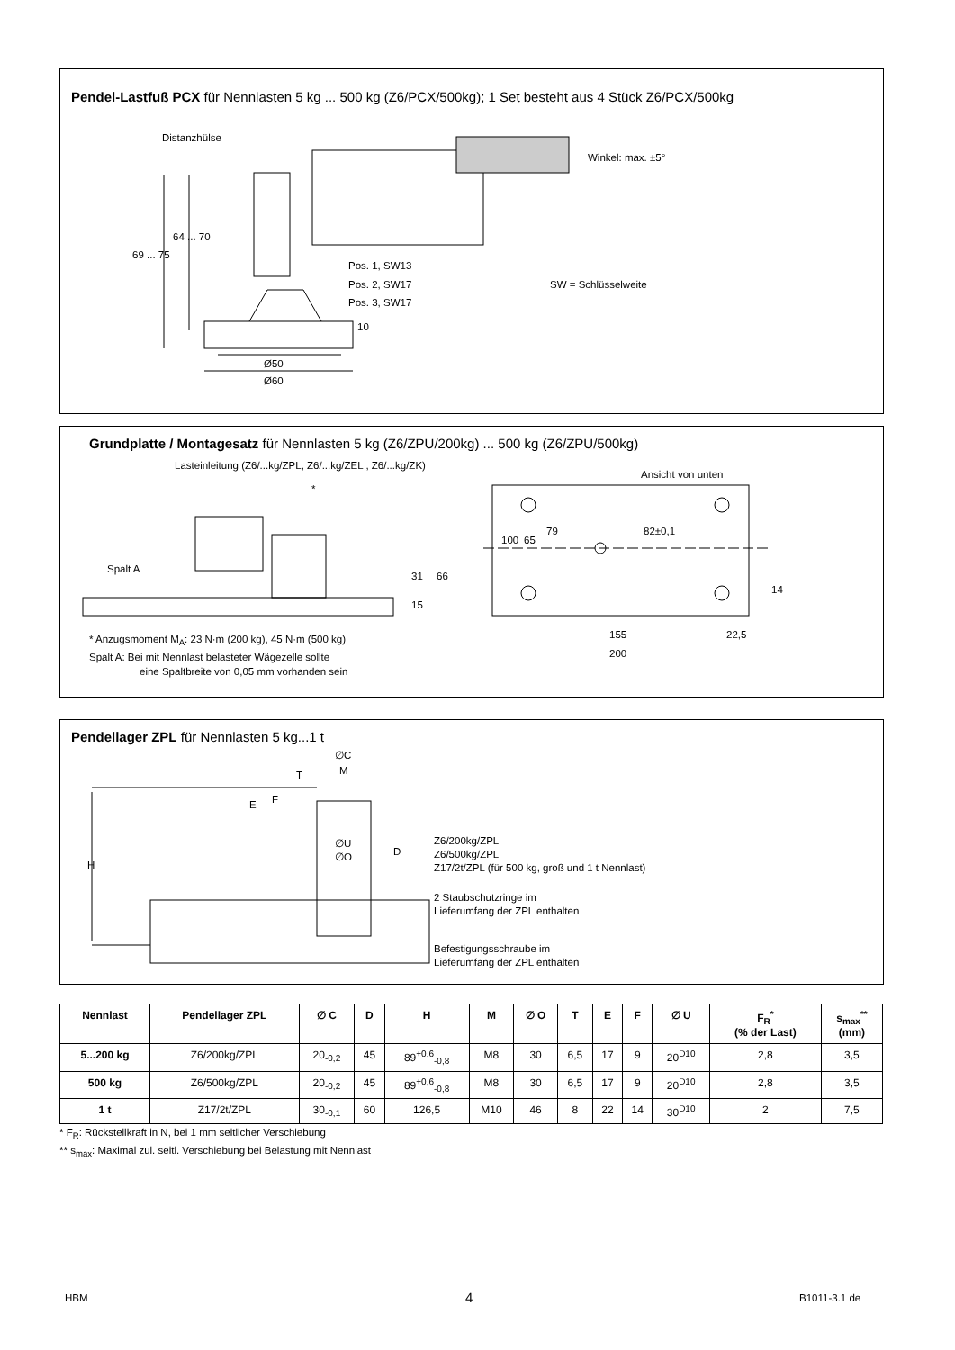Pendel-Lastfuß PCX für Nennlasten 5 kg ... 500 kg (Z6/PCX/500kg); 1 Set besteht aus 4 Stück Z6/PCX/500kg
Distanzhülse
Winkel: max. ±5°
69 ... 75
64 ... 70
Pos. 1, SW13
Pos. 2, SW17 SW = Schlüsselweite
Pos. 3, SW17
10
Ø50
Ø60
Grundplatte / Montagesatz für Nennlasten 5 kg (Z6/ZPU/200kg) ... 500 kg (Z6/ZPU/500kg)
Lasteinleitung (Z6/...kg/ZPL; Z6/...kg/ZEL ; Z6/...kg/ZK)
Ansicht von unten
*
79 82±0,1
100 65
Spalt A
31 66
15
14
155 22,5
200
* Anzugsmoment M<sub>A</sub>: 23 N·m (200 kg), 45 N·m (500 kg)
Spalt A: Bei mit Nennlast belasteter Wägezelle sollte
eine Spaltbreite von 0,05 mm vorhanden sein
Pendellager ZPL für Nennlasten 5 kg...1 t
∅C
M T
E F
H
∅U
∅O D
Z6/200kg/ZPL
Z6/500kg/ZPL
Z17/2t/ZPL (für 500 kg, groß und 1 t Nennlast)
2 Staubschutzringe im
Lieferumfang der ZPL enthalten
Befestigungsschraube im
Lieferumfang der ZPL enthalten
| Nennlast | Pendellager ZPL | ∅ C | D | H | M | ∅ O | T | E | F | ∅ U | F<sub>R</sub><sup>*</sup> (% der Last) | s<sub>max</sub><sup>**</sup> (mm) |
| --- | --- | --- | --- | --- | --- | --- | --- | --- | --- | --- | --- | --- |
| 5...200 kg | Z6/200kg/ZPL | 20<sub>-0,2</sub> | 45 | 89<sup>+0,6</sup><sub>-0,8</sub> | M8 | 30 | 6,5 | 17 | 9 | 20<sup>D10</sup> | 2,8 | 3,5 |
| 500 kg | Z6/500kg/ZPL | 20<sub>-0,2</sub> | 45 | 89<sup>+0,6</sup><sub>-0,8</sub> | M8 | 30 | 6,5 | 17 | 9 | 20<sup>D10</sup> | 2,8 | 3,5 |
| 1 t | Z17/2t/ZPL | 30<sub>-0,1</sub> | 60 | 126,5 | M10 | 46 | 8 | 22 | 14 | 30<sup>D10</sup> | 2 | 7,5 |
* F<sub>R</sub>: Rückstellkraft in N, bei 1 mm seitlicher Verschiebung
** s<sub>max</sub>: Maximal zul. seitl. Verschiebung bei Belastung mit Nennlast
HBM 4 B1011-3.1 de